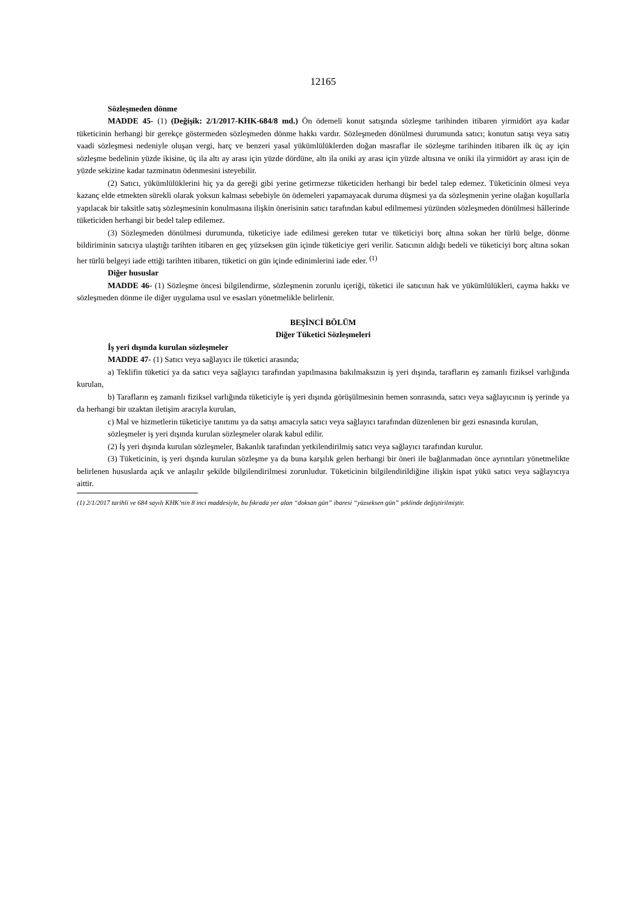12165
Sözleşmeden dönme
MADDE 45- (1) (Değişik: 2/1/2017-KHK-684/8 md.) Ön ödemeli konut satışında sözleşme tarihinden itibaren yirmidört aya kadar tüketicinin herhangi bir gerekçe göstermeden sözleşmeden dönme hakkı vardır. Sözleşmeden dönülmesi durumunda satıcı; konutun satışı veya satış vaadi sözleşmesi nedeniyle oluşan vergi, harç ve benzeri yasal yükümlülüklerden doğan masraflar ile sözleşme tarihinden itibaren ilk üç ay için sözleşme bedelinin yüzde ikisine, üç ila altı ay arası için yüzde dördüne, altı ila oniki ay arası için yüzde altısına ve oniki ila yirmidört ay arası için de yüzde sekizine kadar tazminatın ödenmesini isteyebilir.
(2) Satıcı, yükümlülüklerini hiç ya da gereği gibi yerine getirmezse tüketiciden herhangi bir bedel talep edemez. Tüketicinin ölmesi veya kazanç elde etmekten sürekli olarak yoksun kalması sebebiyle ön ödemeleri yapamayacak duruma düşmesi ya da sözleşmenin yerine olağan koşullarla yapılacak bir taksitle satış sözleşmesinin konulmasına ilişkin önerisinin satıcı tarafından kabul edilmemesi yüzünden sözleşmeden dönülmesi hâllerinde tüketiciden herhangi bir bedel talep edilemez.
(3) Sözleşmeden dönülmesi durumunda, tüketiciye iade edilmesi gereken tutar ve tüketiciyi borç altına sokan her türlü belge, dönme bildiriminin satıcıya ulaştığı tarihten itibaren en geç yüzseksen gün içinde tüketiciye geri verilir. Satıcının aldığı bedeli ve tüketiciyi borç altına sokan her türlü belgeyi iade ettiği tarihten itibaren, tüketici on gün içinde edinimlerini iade eder. <sup>(1)</sup>
Diğer hususlar
MADDE 46- (1) Sözleşme öncesi bilgilendirme, sözleşmenin zorunlu içeriği, tüketici ile satıcının hak ve yükümlülükleri, cayma hakkı ve sözleşmeden dönme ile diğer uygulama usul ve esasları yönetmelikle belirlenir.
BEŞİNCİ BÖLÜM
Diğer Tüketici Sözleşmeleri
İş yeri dışında kurulan sözleşmeler
MADDE 47- (1) Satıcı veya sağlayıcı ile tüketici arasında;
a) Teklifin tüketici ya da satıcı veya sağlayıcı tarafından yapılmasına bakılmaksızın iş yeri dışında, tarafların eş zamanlı fiziksel varlığında kurulan,
b) Tarafların eş zamanlı fiziksel varlığında tüketiciyle iş yeri dışında görüşülmesinin hemen sonrasında, satıcı veya sağlayıcının iş yerinde ya da herhangi bir uzaktan iletişim aracıyla kurulan,
c) Mal ve hizmetlerin tüketiciye tanıtımı ya da satışı amacıyla satıcı veya sağlayıcı tarafından düzenlenen bir gezi esnasında kurulan,
sözleşmeler iş yeri dışında kurulan sözleşmeler olarak kabul edilir.
(2) İş yeri dışında kurulan sözleşmeler, Bakanlık tarafından yetkilendirilmiş satıcı veya sağlayıcı tarafından kurulur.
(3) Tüketicinin, iş yeri dışında kurulan sözleşme ya da buna karşılık gelen herhangi bir öneri ile bağlanmadan önce ayrıntıları yönetmelikte belirlenen hususlarda açık ve anlaşılır şekilde bilgilendirilmesi zorunludur. Tüketicinin bilgilendirildiğine ilişkin ispat yükü satıcı veya sağlayıcıya aittir.
(1) 2/1/2017 tarihli ve 684 sayılı KHK’nin 8 inci maddesiyle, bu fıkrada yer alan “doksan gün” ibaresi “yüzseksen gün” şeklinde değiştirilmiştir.